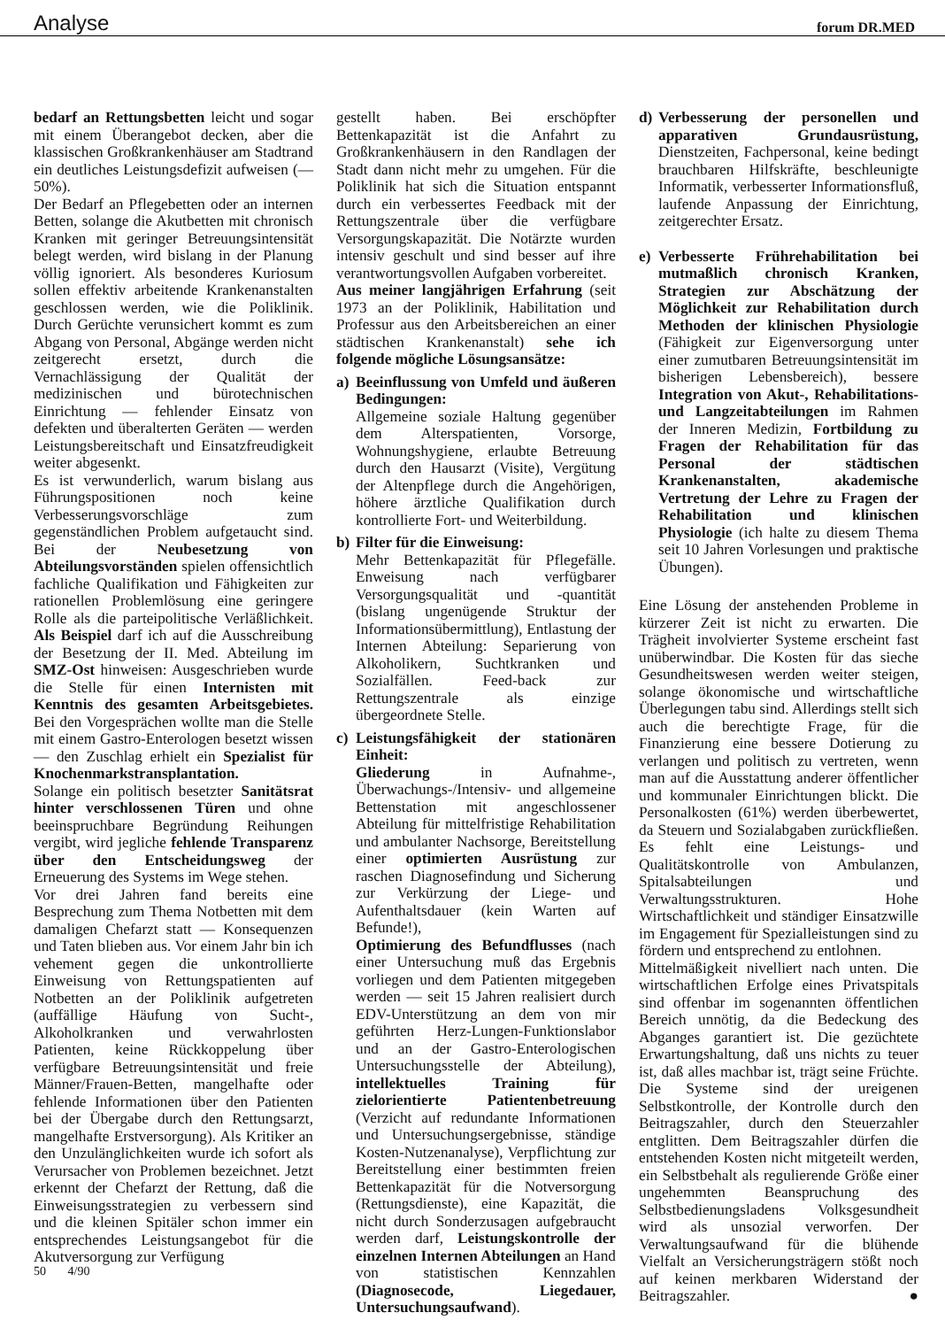Analyse
forum DR.MED
bedarf an Rettungsbetten leicht und sogar mit einem Überangebot decken, aber die klassischen Großkrankenhäuser am Stadtrand ein deutliches Leistungsdefizit aufweisen (—50%).
Der Bedarf an Pflegebetten oder an internen Betten, solange die Akutbetten mit chronisch Kranken mit geringer Betreuungsintensität belegt werden, wird bislang in der Planung völlig ignoriert. Als besonderes Kuriosum sollen effektiv arbeitende Krankenanstalten geschlossen werden, wie die Poliklinik. Durch Gerüchte verunsichert kommt es zum Abgang von Personal, Abgänge werden nicht zeitgerecht ersetzt, durch die Vernachlässigung der Qualität der medizinischen und bürotechnischen Einrichtung — fehlender Einsatz von defekten und überalterten Geräten — werden Leistungsbereitschaft und Einsatzfreudigkeit weiter abgesenkt.
Es ist verwunderlich, warum bislang aus Führungspositionen noch keine Verbesserungsvorschläge zum gegenständlichen Problem aufgetaucht sind. Bei der Neubesetzung von Abteilungsvorständen spielen offensichtlich fachliche Qualifikation und Fähigkeiten zur rationellen Problemlösung eine geringere Rolle als die parteipolitische Verläßlichkeit. Als Beispiel darf ich auf die Ausschreibung der Besetzung der II. Med. Abteilung im SMZ-Ost hinweisen: Ausgeschrieben wurde die Stelle für einen Internisten mit Kenntnis des gesamten Arbeitsgebietes. Bei den Vorgesprächen wollte man die Stelle mit einem Gastro-Enterologen besetzt wissen — den Zuschlag erhielt ein Spezialist für Knochenmarkstransplantation.
Solange ein politisch besetzter Sanitätsrat hinter verschlossenen Türen und ohne beeinspruchbare Begründung Reihungen vergibt, wird jegliche fehlende Transparenz über den Entscheidungsweg der Erneuerung des Systems im Wege stehen.
Vor drei Jahren fand bereits eine Besprechung zum Thema Notbetten mit dem damaligen Chefarzt statt — Konsequenzen und Taten blieben aus. Vor einem Jahr bin ich vehement gegen die unkontrollierte Einweisung von Rettungspatienten auf Notbetten an der Poliklinik aufgetreten (auffällige Häufung von Sucht-, Alkoholkranken und verwahrlosten Patienten, keine Rückkoppelung über verfügbare Betreuungsintensität und freie Männer/Frauen-Betten, mangelhafte oder fehlende Informationen über den Patienten bei der Übergabe durch den Rettungsarzt, mangelhafte Erstversorgung). Als Kritiker an den Unzulänglichkeiten wurde ich sofort als Verursacher von Problemen bezeichnet. Jetzt erkennt der Chefarzt der Rettung, daß die Einweisungsstrategien zu verbessern sind und die kleinen Spitäler schon immer ein entsprechendes Leistungsangebot für die Akutversorgung zur Verfügung
gestellt haben. Bei erschöpfter Bettenkapazität ist die Anfahrt zu Großkrankenhäusern in den Randlagen der Stadt dann nicht mehr zu umgehen. Für die Poliklinik hat sich die Situation entspannt durch ein verbessertes Feedback mit der Rettungszentrale über die verfügbare Versorgungskapazität. Die Notärzte wurden intensiv geschult und sind besser auf ihre verantwortungsvollen Aufgaben vorbereitet.
Aus meiner langjährigen Erfahrung (seit 1973 an der Poliklinik, Habilitation und Professur aus den Arbeitsbereichen an einer städtischen Krankenanstalt) sehe ich folgende mögliche Lösungsansätze:
a) Beeinflussung von Umfeld und äußeren Bedingungen:
Allgemeine soziale Haltung gegenüber dem Alterspatienten, Vorsorge, Wohnungshygiene, erlaubte Betreuung durch den Hausarzt (Visite), Vergütung der Altenpflege durch die Angehörigen, höhere ärztliche Qualifikation durch kontrollierte Fort- und Weiterbildung.
b) Filter für die Einweisung:
Mehr Bettenkapazität für Pflegefälle. Enweisung nach verfügbarer Versorgungsqualität und -quantität (bislang ungenügende Struktur der Informationsübermittlung), Entlastung der Internen Abteilung: Separierung von Alkoholikern, Suchtkranken und Sozialfällen. Feed-back zur Rettungszentrale als einzige übergeordnete Stelle.
c) Leistungsfähigkeit der stationären Einheit:
Gliederung in Aufnahme-, Überwachungs-/Intensiv- und allgemeine Bettenstation mit angeschlossener Abteilung für mittelfristige Rehabilitation und ambulanter Nachsorge, Bereitstellung einer optimierten Ausrüstung zur raschen Diagnosefindung und Sicherung zur Verkürzung der Liege- und Aufenthaltsdauer (kein Warten auf Befunde!),
Optimierung des Befundflusses (nach einer Untersuchung muß das Ergebnis vorliegen und dem Patienten mitgegeben werden — seit 15 Jahren realisiert durch EDV-Unterstützung an dem von mir geführten Herz-Lungen-Funktionslabor und an der Gastro-Enterologischen Untersuchungsstelle der Abteilung), intellektuelles Training für zielorientierte Patientenbetreuung (Verzicht auf redundante Informationen und Untersuchungsergebnisse, ständige Kosten-Nutzenanalyse), Verpflichtung zur Bereitstellung einer bestimmten freien Bettenkapazität für die Notversorgung (Rettungsdienste), eine Kapazität, die nicht durch Sonderzusagen aufgebraucht werden darf, Leistungskontrolle der einzelnen Internen Abteilungen an Hand von statistischen Kennzahlen (Diagnosecode, Liegedauer, Untersuchungsaufwand).
d) Verbesserung der personellen und apparativen Grundausrüstung, Dienstzeiten, Fachpersonal, keine bedingt brauchbaren Hilfskräfte, beschleunigte Informatik, verbesserter Informationsfluß, laufende Anpassung der Einrichtung, zeitgerechter Ersatz.
e) Verbesserte Frührehabilitation bei mutmaßlich chronisch Kranken, Strategien zur Abschätzung der Möglichkeit zur Rehabilitation durch Methoden der klinischen Physiologie (Fähigkeit zur Eigenversorgung unter einer zumutbaren Betreuungsintensität im bisherigen Lebensbereich), bessere Integration von Akut-, Rehabilitations- und Langzeitabteilungen im Rahmen der Inneren Medizin, Fortbildung zu Fragen der Rehabilitation für das Personal der städtischen Krankenanstalten, akademische Vertretung der Lehre zu Fragen der Rehabilitation und klinischen Physiologie (ich halte zu diesem Thema seit 10 Jahren Vorlesungen und praktische Übungen).
Eine Lösung der anstehenden Probleme in kürzerer Zeit ist nicht zu erwarten. Die Trägheit involvierter Systeme erscheint fast unüberwindbar. Die Kosten für das sieche Gesundheitswesen werden weiter steigen, solange ökonomische und wirtschaftliche Überlegungen tabu sind. Allerdings stellt sich auch die berechtigte Frage, für die Finanzierung eine bessere Dotierung zu verlangen und politisch zu vertreten, wenn man auf die Ausstattung anderer öffentlicher und kommunaler Einrichtungen blickt. Die Personalkosten (61%) werden überbewertet, da Steuern und Sozialabgaben zurückfließen. Es fehlt eine Leistungs- und Qualitätskontrolle von Ambulanzen, Spitalsabteilungen und Verwaltungsstrukturen. Hohe Wirtschaftlichkeit und ständiger Einsatzwille im Engagement für Spezialleistungen sind zu fördern und entsprechend zu entlohnen.
Mittelmäßigkeit nivelliert nach unten. Die wirtschaftlichen Erfolge eines Privatspitals sind offenbar im sogenannten öffentlichen Bereich unnötig, da die Bedeckung des Abganges garantiert ist. Die gezüchtete Erwartungshaltung, daß uns nichts zu teuer ist, daß alles machbar ist, trägt seine Früchte. Die Systeme sind der ureigenen Selbstkontrolle, der Kontrolle durch den Beitragszahler, durch den Steuerzahler entglitten. Dem Beitragszahler dürfen die entstehenden Kosten nicht mitgeteilt werden, ein Selbstbehalt als regulierende Größe einer ungehemmten Beanspruchung des Selbstbedienungsladens Volksgesundheit wird als unsozial verworfen. Der Verwaltungsaufwand für die blühende Vielfalt an Versicherungsträgern stößt noch auf keinen merkbaren Widerstand der Beitragszahler. ●
50 4/90